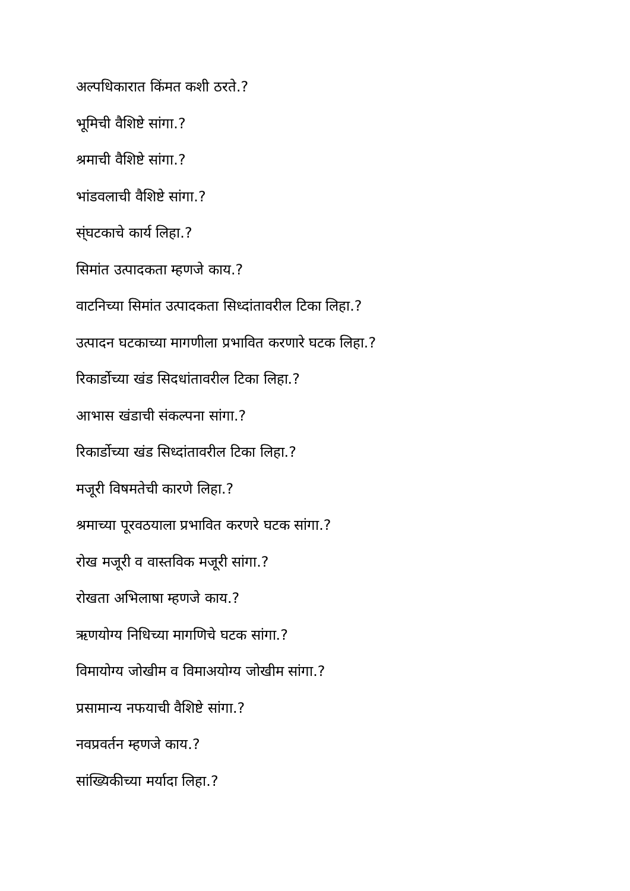अल्पधिकारात किंमत कशी ठरते.?
भूमिची वैशिष्टे सांगा.?
श्रमाची वैशिष्टे सांगा.?
भांडवलाची वैशिष्टे सांगा.?
स्ंघटकाचे कार्य लिहा.?
सिमांत उत्पादकता म्हणजे काय.?
वाटनिच्या सिमांत उत्पादकता सिध्दांतावरील टिका लिहा.?
उत्पादन घटकाच्या मागणीला प्रभावित करणारे घटक लिहा.?
रिकार्डोच्या खंड सिदधांतावरील टिका लिहा.?
आभास खंडाची संकल्पना सांगा.?
रिकार्डोच्या खंड सिध्दांतावरील टिका लिहा.?
मजूरी विषमतेची कारणे लिहा.?
श्रमाच्या पूरवठयाला प्रभावित करणरे घटक सांगा.?
रोख मजूरी व वास्तविक मजूरी सांगा.?
रोखता अभिलाषा म्हणजे काय.?
ऋणयोग्य निधिच्या मागणिचे घटक सांगा.?
विमायोग्य जोखीम व विमाअयोग्य जोखीम सांगा.?
प्रसामान्य नफयाची वैशिष्टे सांगा.?
नवप्रवर्तन म्हणजे काय.?
सांख्यिकीच्या मर्यादा लिहा.?